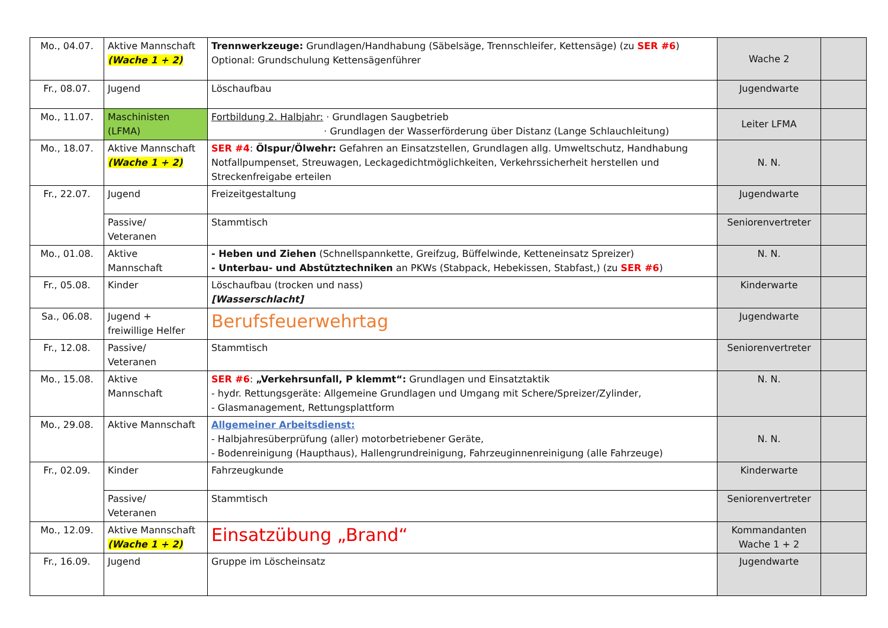| Mo., 04.07. | Aktive Mannschaft (Wache 1 + 2) | Trennwerkzeuge: Grundlagen/Handhabung (Säbelsäge, Trennschleifer, Kettensäge) (zu SER #6 ) Optional: Grundschulung Kettensägenführer | Wache 2 | |
| Fr., 08.07. | Jugend | Löschaufbau | Jugendwarte | |
| Mo., 11.07. | Maschinisten (LFMA) | Fortbildung 2. Halbjahr: · Grundlagen Saugbetrieb · Grundlagen der Wasserförderung über Distanz (Lange Schlauchleitung) | Leiter LFMA | |
| Mo., 18.07. | Aktive Mannschaft (Wache 1 + 2) | SER #4 : Ölspur/Ölwehr: Gefahren an Einsatzstellen, Grundlagen allg. Umweltschutz, Handhabung Notfallpumpenset, Streuwagen, Leckagedichtmöglichkeiten, Verkehrssicherheit herstellen und Streckenfreigabe erteilen | N. N. | |
| Fr., 22.07. | Jugend | Freizeitgestaltung | Jugendwarte | |
| | Passive/ Veteranen | Stammtisch | Seniorenvertreter | |
| Mo., 01.08. | Aktive Mannschaft | - Heben und Ziehen (Schnellspannkette, Greifzug, Büffelwinde, Ketteneinsatz Spreizer) - Unterbau- und Abstütztechniken an PKWs (Stabpack, Hebekissen, Stabfast,) (zu SER #6 ) | N. N. | |
| Fr., 05.08. | Kinder | Löschaufbau (trocken und nass) [Wasserschlacht] | Kinderwarte | |
| Sa., 06.08. | Jugend + freiwillige Helfer | Berufsfeuerwehrtag | Jugendwarte | |
| Fr., 12.08. | Passive/ Veteranen | Stammtisch | Seniorenvertreter | |
| Mo., 15.08. | Aktive Mannschaft | SER #6 : „Verkehrsunfall, P klemmt“: Grundlagen und Einsatztaktik - hydr. Rettungsgeräte: Allgemeine Grundlagen und Umgang mit Schere/Spreizer/Zylinder, - Glasmanagement, Rettungsplattform | N. N. | |
| Mo., 29.08. | Aktive Mannschaft | Allgemeiner Arbeitsdienst: - Halbjahresüberprüfung (aller) motorbetriebener Geräte, - Bodenreinigung (Haupthaus), Hallengrundreinigung, Fahrzeuginnenreinigung (alle Fahrzeuge) | N. N. | |
| Fr., 02.09. | Kinder | Fahrzeugkunde | Kinderwarte | |
| | Passive/ Veteranen | Stammtisch | Seniorenvertreter | |
| Mo., 12.09. | Aktive Mannschaft (Wache 1 + 2) | Einsatzübung „Brand“ | Kommandanten Wache 1 + 2 | |
| Fr., 16.09. | Jugend | Gruppe im Löscheinsatz | Jugendwarte | |